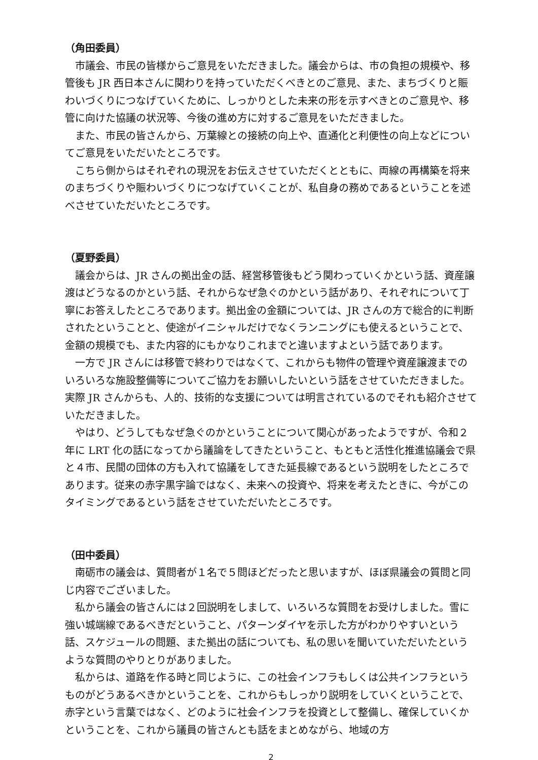（角田委員）
市議会、市民の皆様からご意見をいただきました。議会からは、市の負担の規模や、移管後も JR 西日本さんに関わりを持っていただくべきとのご意見、また、まちづくりと賑わいづくりにつなげていくために、しっかりとした未来の形を示すべきとのご意見や、移管に向けた協議の状況等、今後の進め方に対するご意見をいただきました。
また、市民の皆さんから、万葉線との接続の向上や、直通化と利便性の向上などについてご意見をいただいたところです。
こちら側からはそれぞれの現況をお伝えさせていただくとともに、両線の再構築を将来のまちづくりや賑わいづくりにつなげていくことが、私自身の務めであるということを述べさせていただいたところです。
（夏野委員）
議会からは、JR さんの拠出金の話、経営移管後もどう関わっていくかという話、資産譲渡はどうなるのかという話、それからなぜ急ぐのかという話があり、それぞれについて丁寧にお答えしたところであります。拠出金の金額については、JR さんの方で総合的に判断されたということと、使途がイニシャルだけでなくランニングにも使えるということで、金額の規模でも、また内容的にもかなりこれまでと違いますよという話であります。
一方で JR さんには移管で終わりではなくて、これからも物件の管理や資産譲渡までのいろいろな施設整備等についてご協力をお願いしたいという話をさせていただきました。実際 JR さんからも、人的、技術的な支援については明言されているのでそれも紹介させていただきました。
やはり、どうしてもなぜ急ぐのかということについて関心があったようですが、令和２年に LRT 化の話になってから議論をしてきたということ、もともと活性化推進協議会で県と４市、民間の団体の方も入れて協議をしてきた延長線であるという説明をしたところであります。従来の赤字黒字論ではなく、未来への投資や、将来を考えたときに、今がこのタイミングであるという話をさせていただいたところです。
（田中委員）
南砺市の議会は、質問者が１名で５問ほどだったと思いますが、ほぼ県議会の質問と同じ内容でございました。
私から議会の皆さんには２回説明をしまして、いろいろな質問をお受けしました。雪に強い城端線であるべきだということ、パターンダイヤを示した方がわかりやすいという話、スケジュールの問題、また拠出の話についても、私の思いを聞いていただいたというような質問のやりとりがありました。
私からは、道路を作る時と同じように、この社会インフラもしくは公共インフラというものがどうあるべきかということを、これからもしっかり説明をしていくということで、赤字という言葉ではなく、どのように社会インフラを投資として整備し、確保していくかということを、これから議員の皆さんとも話をまとめながら、地域の方
2